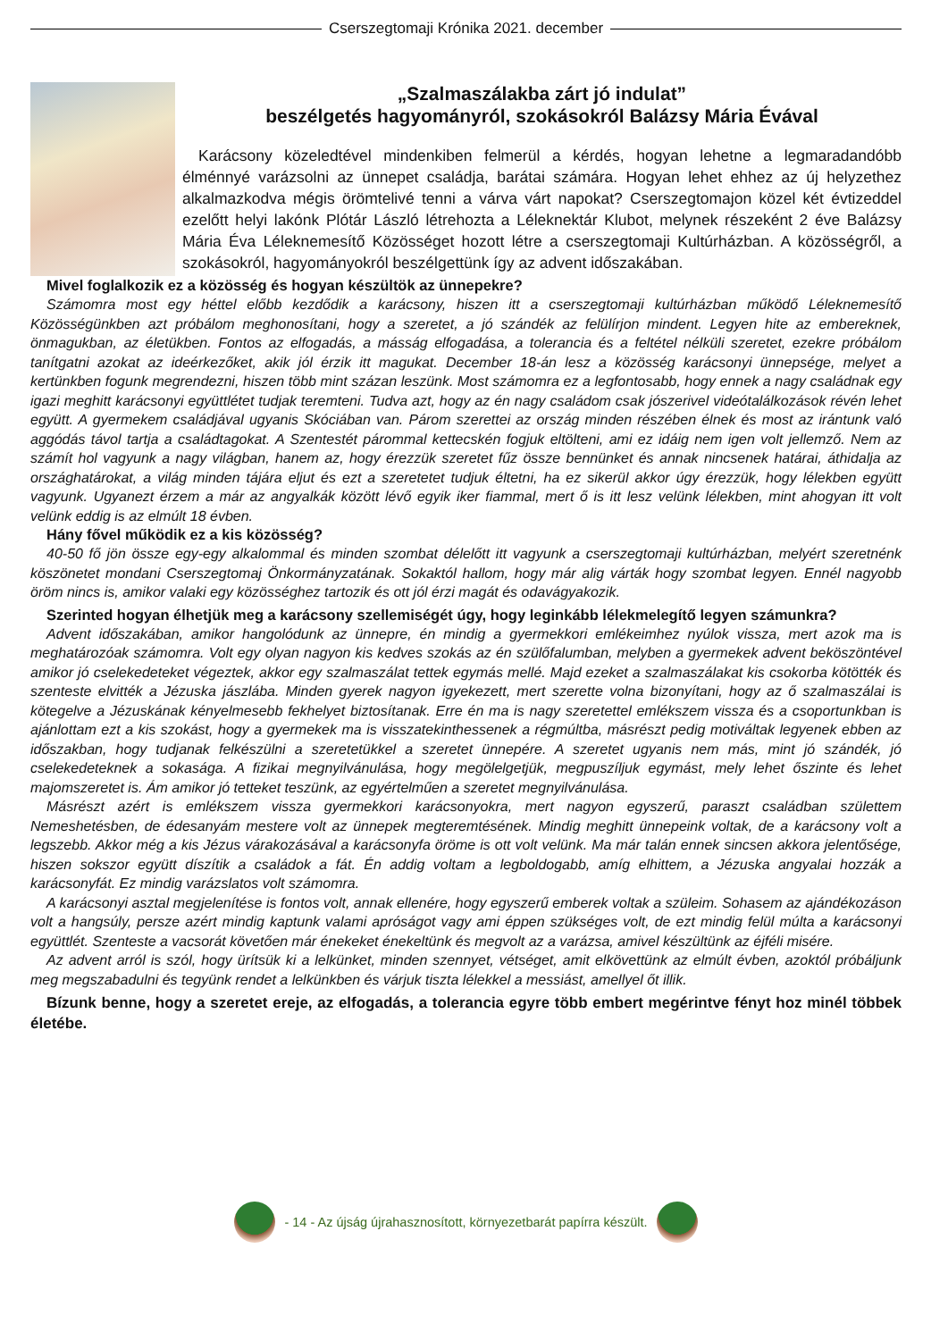Cserszegtomaji Krónika 2021. december
„Szalmaszálakba zárt jó indulat”
beszélgetés hagyományról, szokásokról Balázsy Mária Évával
Karácsony közeledtével mindenkiben felmerül a kérdés, hogyan lehetne a legmaradandóbb élménnyé varázsolni az ünnepet családja, barátai számára. Hogyan lehet ehhez az új helyzethez alkalmazkodva mégis örömtelivé tenni a várva várt napokat? Cserszegtomajon közel két évtizeddel ezelőtt helyi lakónk Plótár László létrehozta a Léleknektár Klubot, melynek részeként 2 éve Balázsy Mária Éva Léleknemesítő Közösséget hozott létre a cserszegtomaji Kultúrházban. A közösségről, a szokásokról, hagyományokról beszélgettünk így az advent időszakában.
Mivel foglalkozik ez a közösség és hogyan készültök az ünnepekre?
Számomra most egy héttel előbb kezdődik a karácsony, hiszen itt a cserszegtomaji kultúrházban működő Léleknemesítő Közösségünkben azt próbálom meghonosítani, hogy a szeretet, a jó szándék az felülírjon mindent. Legyen hite az embereknek, önmagukban, az életükben. Fontos az elfogadás, a másság elfogadása, a tolerancia és a feltétel nélküli szeretet, ezekre próbálom tanítgatni azokat az ideérkezőket, akik jól érzik itt magukat. December 18-án lesz a közösség karácsonyi ünnepsége, melyet a kertünkben fogunk megrendezni, hiszen több mint százan leszünk. Most számomra ez a legfontosabb, hogy ennek a nagy családnak egy igazi meghitt karácsonyi együttlétet tudjak teremteni. Tudva azt, hogy az én nagy családom csak jószerivel videótalálkozások révén lehet együtt. A gyermekem családjával ugyanis Skóciában van. Párom szerettei az ország minden részében élnek és most az irántunk való aggódás távol tartja a családtagokat. A Szentestét párommal kettecskén fogjuk eltölteni, ami ez idáig nem igen volt jellemző. Nem az számít hol vagyunk a nagy világban, hanem az, hogy érezzük szeretet fűz össze bennünket és annak nincsenek határai, áthidalja az országhatárokat, a világ minden tájára eljut és ezt a szeretetet tudjuk éltetni, ha ez sikerül akkor úgy érezzük, hogy lélekben együtt vagyunk. Ugyanezt érzem a már az angyalkák között lévő egyik iker fiammal, mert ő is itt lesz velünk lélekben, mint ahogyan itt volt velünk eddig is az elmúlt 18 évben.
Hány fővel működik ez a kis közösség?
40-50 fő jön össze egy-egy alkalommal és minden szombat délelőtt itt vagyunk a cserszegtomaji kultúrházban, melyért szeretnénk köszönetet mondani Cserszegtomaj Önkormányzatának. Sokaktól hallom, hogy már alig várták hogy szombat legyen. Ennél nagyobb öröm nincs is, amikor valaki egy közösséghez tartozik és ott jól érzi magát és odavágyakozik.
Szerinted hogyan élhetjük meg a karácsony szellemiségét úgy, hogy leginkább lélekmelegítő legyen számunkra?
Advent időszakában, amikor hangolódunk az ünnepre, én mindig a gyermekkori emlékeimhez nyúlok vissza, mert azok ma is meghatározóak számomra. Volt egy olyan nagyon kis kedves szokás az én szülőfalumban, melyben a gyermekek advent beköszöntével amikor jó cselekedeteket végeztek, akkor egy szalmaszálat tettek egymás mellé. Majd ezeket a szalmaszálakat kis csokorba kötötték és szenteste elvitték a Jézuska jászlába. Minden gyerek nagyon igyekezett, mert szerette volna bizonyítani, hogy az ő szalmaszálai is kötegelve a Jézuskának kényelmesebb fekhelyet biztosítanak. Erre én ma is nagy szeretettel emlékszem vissza és a csoportunkban is ajánlottam ezt a kis szokást, hogy a gyermekek ma is visszatekinthessenek a régmúltba, másrészt pedig motiváltak legyenek ebben az időszakban, hogy tudjanak felkészülni a szeretetükkel a szeretet ünnepére. A szeretet ugyanis nem más, mint jó szándék, jó cselekedeteknek a sokasága. A fizikai megnyilvánulása, hogy megölelgetjük, megpuszíljuk egymást, mely lehet őszinte és lehet majomszeretet is. Ám amikor jó tetteket teszünk, az egyértelműen a szeretet megnyilvánulása.
Másrészt azért is emlékszem vissza gyermekkori karácsonyokra, mert nagyon egyszerű, paraszt családban születtem Nemeshetésben, de édesanyám mestere volt az ünnepek megteremtésének. Mindig meghitt ünnepeink voltak, de a karácsony volt a legszebb. Akkor még a kis Jézus várakozásával a karácsonyfa öröme is ott volt velünk. Ma már talán ennek sincsen akkora jelentősége, hiszen sokszor együtt díszítik a családok a fát. Én addig voltam a legboldogabb, amíg elhittem, a Jézuska angyalai hozzák a karácsonyfát. Ez mindig varázslatos volt számomra.
A karácsonyi asztal megjelenítése is fontos volt, annak ellenére, hogy egyszerű emberek voltak a szüleim. Sohasem az ajándékozáson volt a hangsúly, persze azért mindig kaptunk valami apróságot vagy ami éppen szükséges volt, de ezt mindig felül múlta a karácsonyi együttlét. Szenteste a vacsorát követően már énekeket énekeltünk és megvolt az a varázsa, amivel készültünk az éjféli misére.
Az advent arról is szól, hogy ürítsük ki a lelkünket, minden szennyet, vétséget, amit elkövettünk az elmúlt évben, azoktól próbáljunk meg megszabadulni és tegyünk rendet a lelkünkben és várjuk tiszta lélekkel a messiást, amellyel őt illik.
Bízunk benne, hogy a szeretet ereje, az elfogadás, a tolerancia egyre több embert megérintve fényt hoz minél többek életébe.
- 14 - Az újság újrahasznosított, környezetbarát papírra készült.